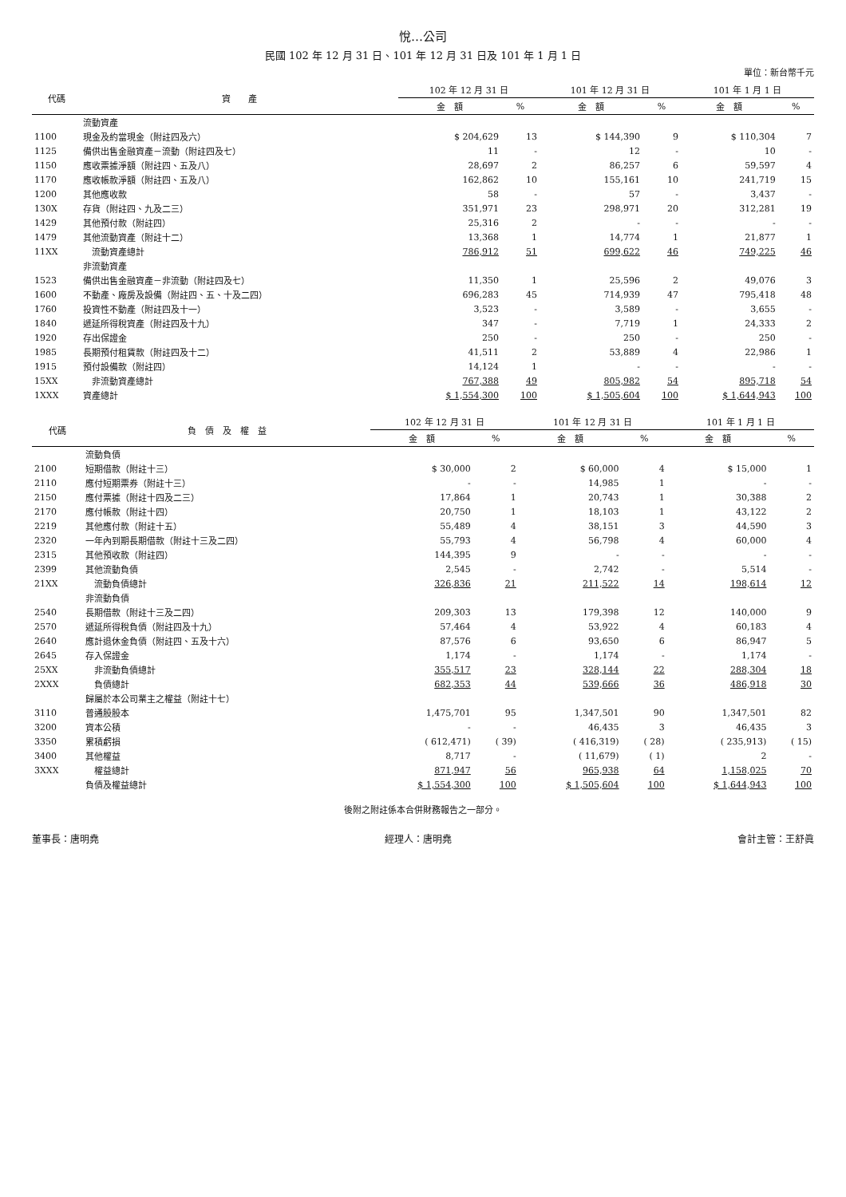悅…公司
民國 102 年 12 月 31 日、101 年 12 月 31 日及 101 年 1 月 1 日
單位：新台幣千元
| 代碼 | 資 產 | 102 年 12 月 31 日 | | 101 年 12 月 31 日 | | 101 年 1 月 1 日 | |
| --- | --- | --- | --- | --- | --- | --- | --- |
| | | 金 額 | % | 金 額 | % | 金 額 | % |
| | 流動資產 | | | | | | |
| 1100 | 現金及約當現金（附註四及六） | $ 204,629 | 13 | $ 144,390 | 9 | $ 110,304 | 7 |
| 1125 | 備供出售金融資產－流動（附註四及七） | 11 | - | 12 | - | 10 | - |
| 1150 | 應收票據淨額（附註四、五及八） | 28,697 | 2 | 86,257 | 6 | 59,597 | 4 |
| 1170 | 應收帳款淨額（附註四、五及八） | 162,862 | 10 | 155,161 | 10 | 241,719 | 15 |
| 1200 | 其他應收款 | 58 | - | 57 | - | 3,437 | - |
| 130X | 存貨（附註四、九及二三） | 351,971 | 23 | 298,971 | 20 | 312,281 | 19 |
| 1429 | 其他預付款（附註四） | 25,316 | 2 | - | - | - | - |
| 1479 | 其他流動資產（附註十二） | 13,368 | 1 | 14,774 | 1 | 21,877 | 1 |
| 11XX | 流動資產總計 | 786,912 | 51 | 699,622 | 46 | 749,225 | 46 |
| | 非流動資產 | | | | | | |
| 1523 | 備供出售金融資產－非流動（附註四及七） | 11,350 | 1 | 25,596 | 2 | 49,076 | 3 |
| 1600 | 不動產、廠房及設備（附註四、五、十及二四） | 696,283 | 45 | 714,939 | 47 | 795,418 | 48 |
| 1760 | 投資性不動產（附註四及十一） | 3,523 | - | 3,589 | - | 3,655 | - |
| 1840 | 遞延所得稅資產（附註四及十九） | 347 | - | 7,719 | 1 | 24,333 | 2 |
| 1920 | 存出保證金 | 250 | - | 250 | - | 250 | - |
| 1985 | 長期預付租賃款（附註四及十二） | 41,511 | 2 | 53,889 | 4 | 22,986 | 1 |
| 1915 | 預付設備款（附註四） | 14,124 | 1 | - | - | - | - |
| 15XX | 非流動資產總計 | 767,388 | 49 | 805,982 | 54 | 895,718 | 54 |
| 1XXX | 資產總計 | $ 1,554,300 | 100 | $ 1,505,604 | 100 | $ 1,644,943 | 100 |
| 代碼 | 負 債 及 權 益 | 102 年 12 月 31 日 | | 101 年 12 月 31 日 | | 101 年 1 月 1 日 | |
| --- | --- | --- | --- | --- | --- | --- | --- |
| | | 金 額 | % | 金 額 | % | 金 額 | % |
| | 流動負債 | | | | | | |
| 2100 | 短期借款（附註十三） | $ 30,000 | 2 | $ 60,000 | 4 | $ 15,000 | 1 |
| 2110 | 應付短期票券（附註十三） | - | - | 14,985 | 1 | - | - |
| 2150 | 應付票據（附註十四及二三） | 17,864 | 1 | 20,743 | 1 | 30,388 | 2 |
| 2170 | 應付帳款（附註十四） | 20,750 | 1 | 18,103 | 1 | 43,122 | 2 |
| 2219 | 其他應付款（附註十五） | 55,489 | 4 | 38,151 | 3 | 44,590 | 3 |
| 2320 | 一年內到期長期借款（附註十三及二四） | 55,793 | 4 | 56,798 | 4 | 60,000 | 4 |
| 2315 | 其他預收款（附註四） | 144,395 | 9 | - | - | - | - |
| 2399 | 其他流動負債 | 2,545 | - | 2,742 | - | 5,514 | - |
| 21XX | 流動負債總計 | 326,836 | 21 | 211,522 | 14 | 198,614 | 12 |
| | 非流動負債 | | | | | | |
| 2540 | 長期借款（附註十三及二四） | 209,303 | 13 | 179,398 | 12 | 140,000 | 9 |
| 2570 | 遞延所得稅負債（附註四及十九） | 57,464 | 4 | 53,922 | 4 | 60,183 | 4 |
| 2640 | 應計退休金負債（附註四、五及十六） | 87,576 | 6 | 93,650 | 6 | 86,947 | 5 |
| 2645 | 存入保證金 | 1,174 | - | 1,174 | - | 1,174 | - |
| 25XX | 非流動負債總計 | 355,517 | 23 | 328,144 | 22 | 288,304 | 18 |
| 2XXX | 負債總計 | 682,353 | 44 | 539,666 | 36 | 486,918 | 30 |
| | 歸屬於本公司業主之權益（附註十七） | | | | | | |
| 3110 | 普通股股本 | 1,475,701 | 95 | 1,347,501 | 90 | 1,347,501 | 82 |
| 3200 | 資本公積 | - | - | 46,435 | 3 | 46,435 | 3 |
| 3350 | 累積虧損 | ( 612,471) | ( 39) | ( 416,319) | ( 28) | ( 235,913) | ( 15) |
| 3400 | 其他權益 | 8,717 | - | ( 11,679) | ( 1) | 2 | - |
| 3XXX | 權益總計 | 871,947 | 56 | 965,938 | 64 | 1,158,025 | 70 |
| | 負債及權益總計 | $ 1,554,300 | 100 | $ 1,505,604 | 100 | $ 1,644,943 | 100 |
後附之附註係本合併財務報告之一部分。
董事長：唐明堯 經理人：唐明堯 會計主管：王舒眞